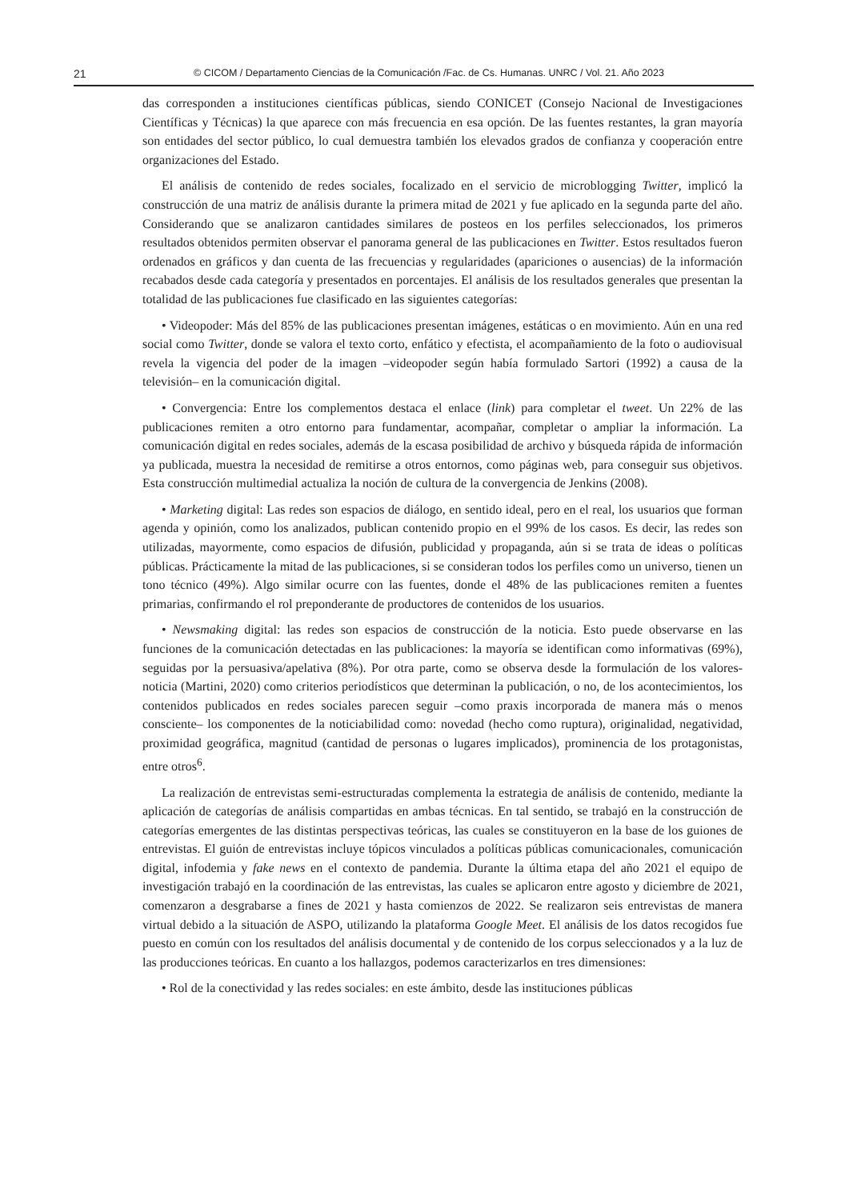21 © CICOM / Departamento Ciencias de la Comunicación /Fac. de Cs. Humanas. UNRC / Vol. 21. Año 2023
das corresponden a instituciones científicas públicas, siendo CONICET (Consejo Nacional de Investigaciones Científicas y Técnicas) la que aparece con más frecuencia en esa opción. De las fuentes restantes, la gran mayoría son entidades del sector público, lo cual demuestra también los elevados grados de confianza y cooperación entre organizaciones del Estado.
El análisis de contenido de redes sociales, focalizado en el servicio de microblogging Twitter, implicó la construcción de una matriz de análisis durante la primera mitad de 2021 y fue aplicado en la segunda parte del año. Considerando que se analizaron cantidades similares de posteos en los perfiles seleccionados, los primeros resultados obtenidos permiten observar el panorama general de las publicaciones en Twitter. Estos resultados fueron ordenados en gráficos y dan cuenta de las frecuencias y regularidades (apariciones o ausencias) de la información recabados desde cada categoría y presentados en porcentajes. El análisis de los resultados generales que presentan la totalidad de las publicaciones fue clasificado en las siguientes categorías:
• Videopoder: Más del 85% de las publicaciones presentan imágenes, estáticas o en movimiento. Aún en una red social como Twitter, donde se valora el texto corto, enfático y efectista, el acompañamiento de la foto o audiovisual revela la vigencia del poder de la imagen –videopoder según había formulado Sartori (1992) a causa de la televisión– en la comunicación digital.
• Convergencia: Entre los complementos destaca el enlace (link) para completar el tweet. Un 22% de las publicaciones remiten a otro entorno para fundamentar, acompañar, completar o ampliar la información. La comunicación digital en redes sociales, además de la escasa posibilidad de archivo y búsqueda rápida de información ya publicada, muestra la necesidad de remitirse a otros entornos, como páginas web, para conseguir sus objetivos. Esta construcción multimedial actualiza la noción de cultura de la convergencia de Jenkins (2008).
• Marketing digital: Las redes son espacios de diálogo, en sentido ideal, pero en el real, los usuarios que forman agenda y opinión, como los analizados, publican contenido propio en el 99% de los casos. Es decir, las redes son utilizadas, mayormente, como espacios de difusión, publicidad y propaganda, aún si se trata de ideas o políticas públicas. Prácticamente la mitad de las publicaciones, si se consideran todos los perfiles como un universo, tienen un tono técnico (49%). Algo similar ocurre con las fuentes, donde el 48% de las publicaciones remiten a fuentes primarias, confirmando el rol preponderante de productores de contenidos de los usuarios.
• Newsmaking digital: las redes son espacios de construcción de la noticia. Esto puede observarse en las funciones de la comunicación detectadas en las publicaciones: la mayoría se identifican como informativas (69%), seguidas por la persuasiva/apelativa (8%). Por otra parte, como se observa desde la formulación de los valores-noticia (Martini, 2020) como criterios periodísticos que determinan la publicación, o no, de los acontecimientos, los contenidos publicados en redes sociales parecen seguir –como praxis incorporada de manera más o menos consciente– los componentes de la noticiabilidad como: novedad (hecho como ruptura), originalidad, negatividad, proximidad geográfica, magnitud (cantidad de personas o lugares implicados), prominencia de los protagonistas, entre otros<sup>6</sup>.
La realización de entrevistas semi-estructuradas complementa la estrategia de análisis de contenido, mediante la aplicación de categorías de análisis compartidas en ambas técnicas. En tal sentido, se trabajó en la construcción de categorías emergentes de las distintas perspectivas teóricas, las cuales se constituyeron en la base de los guiones de entrevistas. El guión de entrevistas incluye tópicos vinculados a políticas públicas comunicacionales, comunicación digital, infodemia y fake news en el contexto de pandemia. Durante la última etapa del año 2021 el equipo de investigación trabajó en la coordinación de las entrevistas, las cuales se aplicaron entre agosto y diciembre de 2021, comenzaron a desgrabarse a fines de 2021 y hasta comienzos de 2022. Se realizaron seis entrevistas de manera virtual debido a la situación de ASPO, utilizando la plataforma Google Meet. El análisis de los datos recogidos fue puesto en común con los resultados del análisis documental y de contenido de los corpus seleccionados y a la luz de las producciones teóricas. En cuanto a los hallazgos, podemos caracterizarlos en tres dimensiones:
• Rol de la conectividad y las redes sociales: en este ámbito, desde las instituciones públicas